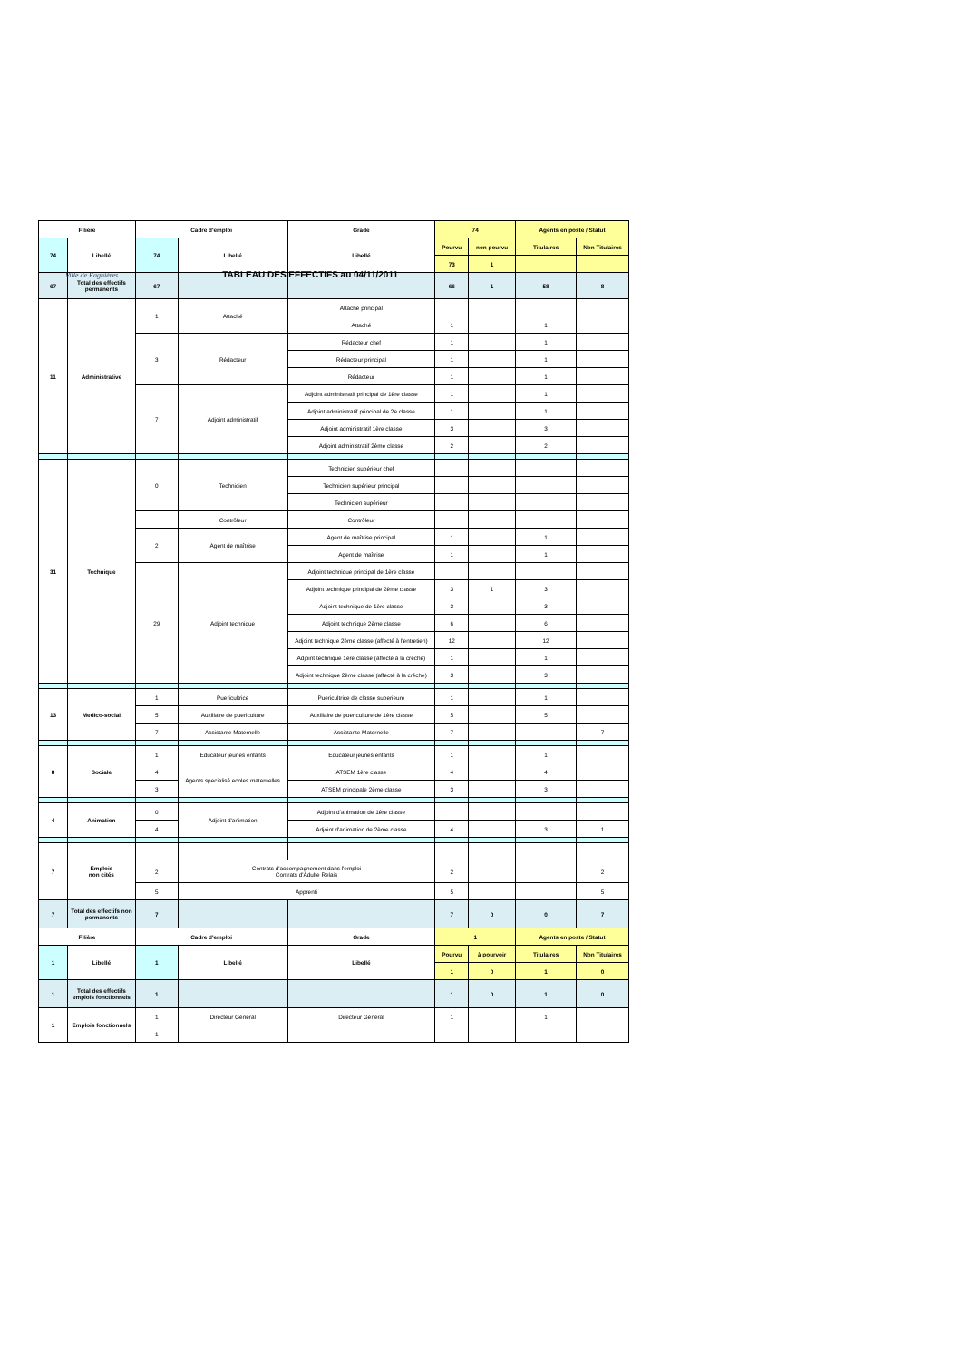Ville de Fagnières
TABLEAU DES EFFECTIFS au 04/11/2011
| Filière | | Cadre d'emploi | | Grade | 74 | | Agents en poste / Statut | |
| --- | --- | --- | --- | --- | --- | --- | --- | --- |
| 74 | Libellé | 74 | Libellé | Libellé | Pourvu | non pourvu | Titulaires | Non Titulaires |
| | | | | | 73 | 1 | | |
| 67 | Total des effectifs permanents | 67 | | | 66 | 1 | 58 | 8 |
| 11 | Administrative | 1 | Attaché | Attaché principal | | | | |
| | | | | Attaché | 1 | | 1 | |
| | | 3 | Rédacteur | Rédacteur chef | 1 | | 1 | |
| | | | | Rédacteur principal | 1 | | 1 | |
| | | | | Rédacteur | 1 | | 1 | |
| | | 7 | Adjoint administratif | Adjoint administratif principal de 1ère classe | 1 | | 1 | |
| | | | | Adjoint administratif principal de 2e classe | 1 | | 1 | |
| | | | | Adjoint administratif 1ère classe | 3 | | 3 | |
| | | | | Adjoint administratif 2ème classe | 2 | | 2 | |
| 31 | Technique | 0 | Technicien | Technicien supérieur chef | | | | |
| | | | | Technicien supérieur principal | | | | |
| | | | | Technicien supérieur | | | | |
| | | | Contrôleur | Contrôleur | | | | |
| | | 2 | Agent de maîtrise | Agent de maîtrise principal | 1 | | 1 | |
| | | | | Agent de maîtrise | 1 | | 1 | |
| | | 29 | Adjoint technique | Adjoint technique principal de 1ère classe | | | | |
| | | | | Adjoint technique principal de 2ème classe | 3 | 1 | 3 | |
| | | | | Adjoint technique de 1ère classe | 3 | | 3 | |
| | | | | Adjoint technique 2ème classe | 6 | | 6 | |
| | | | | Adjoint technique 2ème classe (affecté à l'entretien) | 12 | | 12 | |
| | | | | Adjoint technique 1ère classe (affecté à la créche) | 1 | | 1 | |
| | | | | Adjoint technique 2ème classe (affecté à la créche) | 3 | | 3 | |
| 13 | Medico-social | 1 | Puericultrice | Puericultrice de classe superieure | 1 | | 1 | |
| | | 5 | Auxiliaire de puericulture | Auxiliaire de puericulture de 1ère classe | 5 | | 5 | |
| | | 7 | Assistante Maternelle | Assistante Maternelle | 7 | | | 7 |
| 8 | Sociale | 1 | Educateur jeunes enfants | Educateur jeunes enfants | 1 | | 1 | |
| | | 4 | Agents specialisé ecoles maternelles | ATSEM 1ère classe | 4 | | 4 | |
| | | 3 | | ATSEM principale 2ème classe | 3 | | 3 | |
| 4 | Animation | 0 | Adjoint d'animation | Adjoint d'animation de 1ère classe | | | | |
| | | 4 | | Adjoint d'animation de 2ème classe | 4 | | 3 | 1 |
| 7 | Emplois non cités | | | | | | | |
| | | 2 | Contrats d'accompagnement dans l'emploi Contrats d'Adulte Relais | | 2 | | | 2 |
| | | 5 | Apprenti | | 5 | | | 5 |
| 7 | Total des effectifs non permanents | 7 | | | 7 | 0 | 0 | 7 |
| Filière | | Cadre d'emploi | | Grade | 1 | | Agents en poste / Statut | |
| 1 | Libellé | 1 | Libellé | Libellé | Pourvu | à pourvoir | Titulaires | Non Titulaires |
| | | | | | 1 | 0 | 1 | 0 |
| 1 | Total des effectifs emplois fonctionnels | 1 | | | 1 | 0 | 1 | 0 |
| 1 | Emplois fonctionnels | 1 | Directeur Général | Directeur Général | 1 | | 1 | |
| | | 1 | | | | | | |